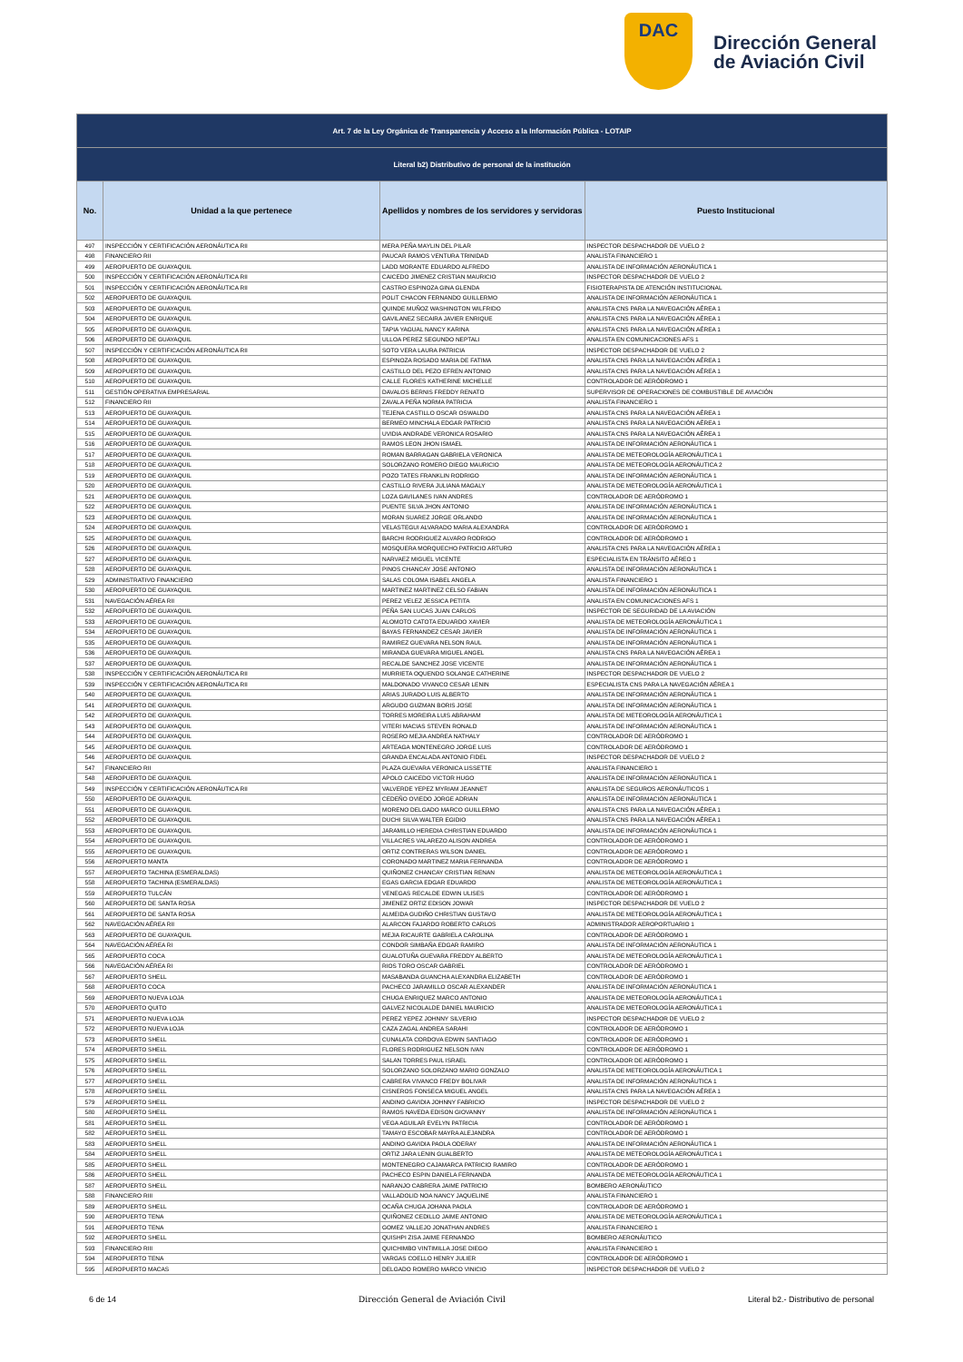DAC
Dirección General
de Aviación Civil
| Art. 7 de la Ley Orgánica de Transparencia y Acceso a la Información Pública - LOTAIP | | | |
| --- | --- | --- | --- |
| Literal b2) Distributivo de personal de la institución | | | |
| No. | Unidad a la que pertenece | Apellidos y nombres de los servidores y servidoras | Puesto Institucional |
| 497 | INSPECCIÓN Y CERTIFICACIÓN AERONÁUTICA RII | MERA PEÑA MAYLIN DEL PILAR | INSPECTOR DESPACHADOR DE VUELO 2 |
| 498 | FINANCIERO RII | PAUCAR RAMOS VENTURA TRINIDAD | ANALISTA FINANCIERO 1 |
| 499 | AEROPUERTO DE GUAYAQUIL | LADD MORANTE EDUARDO ALFREDO | ANALISTA DE INFORMACIÓN AERONÁUTICA 1 |
| 500 | INSPECCIÓN Y CERTIFICACIÓN AERONÁUTICA RII | CAICEDO JIMENEZ CRISTIAN MAURICIO | INSPECTOR DESPACHADOR DE VUELO 2 |
| 501 | INSPECCIÓN Y CERTIFICACIÓN AERONÁUTICA RII | CASTRO ESPINOZA GINA GLENDA | FISIOTERAPISTA DE ATENCIÓN INSTITUCIONAL |
| 502 | AEROPUERTO DE GUAYAQUIL | POLIT CHACON FERNANDO GUILLERMO | ANALISTA DE INFORMACIÓN AERONÁUTICA 1 |
| 503 | AEROPUERTO DE GUAYAQUIL | QUINDE MUÑOZ WASHINGTON WILFRIDO | ANALISTA CNS PARA LA NAVEGACIÓN AÉREA 1 |
| 504 | AEROPUERTO DE GUAYAQUIL | GAVILANEZ SECAIRA JAVIER ENRIQUE | ANALISTA CNS PARA LA NAVEGACIÓN AÉREA 1 |
| 505 | AEROPUERTO DE GUAYAQUIL | TAPIA YAGUAL NANCY KARINA | ANALISTA CNS PARA LA NAVEGACIÓN AÉREA 1 |
| 506 | AEROPUERTO DE GUAYAQUIL | ULLOA PEREZ SEGUNDO NEPTALI | ANALISTA EN COMUNICACIONES AFS 1 |
| 507 | INSPECCIÓN Y CERTIFICACIÓN AERONÁUTICA RII | SOTO VERA LAURA PATRICIA | INSPECTOR DESPACHADOR DE VUELO 2 |
| 508 | AEROPUERTO DE GUAYAQUIL | ESPINOZA ROSADO MARIA DE FATIMA | ANALISTA CNS PARA LA NAVEGACIÓN AÉREA 1 |
| 509 | AEROPUERTO DE GUAYAQUIL | CASTILLO DEL PEZO EFREN ANTONIO | ANALISTA CNS PARA LA NAVEGACIÓN AÉREA 1 |
| 510 | AEROPUERTO DE GUAYAQUIL | CALLE FLORES KATHERINE MICHELLE | CONTROLADOR DE AERÓDROMO 1 |
| 511 | GESTIÓN OPERATIVA EMPRESARIAL | DAVALOS BERNIS FREDDY RENATO | SUPERVISOR DE OPERACIONES DE COMBUSTIBLE DE AVIACIÓN |
| 512 | FINANCIERO RII | ZAVALA PEÑA NORMA PATRICIA | ANALISTA FINANCIERO 1 |
| 513 | AEROPUERTO DE GUAYAQUIL | TEJENA CASTILLO OSCAR OSWALDO | ANALISTA CNS PARA LA NAVEGACIÓN AÉREA 1 |
| 514 | AEROPUERTO DE GUAYAQUIL | BERMEO MINCHALA EDGAR PATRICIO | ANALISTA CNS PARA LA NAVEGACIÓN AÉREA 1 |
| 515 | AEROPUERTO DE GUAYAQUIL | UVIDIA ANDRADE VERONICA ROSARIO | ANALISTA CNS PARA LA NAVEGACIÓN AÉREA 1 |
| 516 | AEROPUERTO DE GUAYAQUIL | RAMOS LEON JHON ISMAEL | ANALISTA DE INFORMACIÓN AERONÁUTICA 1 |
| 517 | AEROPUERTO DE GUAYAQUIL | ROMAN BARRAGAN GABRIELA VERONICA | ANALISTA DE METEOROLOGÍA AERONÁUTICA 1 |
| 518 | AEROPUERTO DE GUAYAQUIL | SOLORZANO ROMERO DIEGO MAURICIO | ANALISTA DE METEOROLOGÍA AERONÁUTICA 2 |
| 519 | AEROPUERTO DE GUAYAQUIL | POZO TATES FRANKLIN RODRIGO | ANALISTA DE INFORMACIÓN AERONÁUTICA 1 |
| 520 | AEROPUERTO DE GUAYAQUIL | CASTILLO RIVERA JULIANA MAGALY | ANALISTA DE METEOROLOGÍA AERONÁUTICA 1 |
| 521 | AEROPUERTO DE GUAYAQUIL | LOZA GAVILANES IVAN ANDRES | CONTROLADOR DE AERÓDROMO 1 |
| 522 | AEROPUERTO DE GUAYAQUIL | PUENTE SILVA JHON ANTONIO | ANALISTA DE INFORMACIÓN AERONÁUTICA 1 |
| 523 | AEROPUERTO DE GUAYAQUIL | MORAN SUAREZ JORGE ORLANDO | ANALISTA DE INFORMACIÓN AERONÁUTICA 1 |
| 524 | AEROPUERTO DE GUAYAQUIL | VELASTEGUI ALVARADO MARIA ALEXANDRA | CONTROLADOR DE AERÓDROMO 1 |
| 525 | AEROPUERTO DE GUAYAQUIL | BARCHI RODRIGUEZ ALVARO RODRIGO | CONTROLADOR DE AERÓDROMO 1 |
| 526 | AEROPUERTO DE GUAYAQUIL | MOSQUERA MORQUECHO PATRICIO ARTURO | ANALISTA CNS PARA LA NAVEGACIÓN AÉREA 1 |
| 527 | AEROPUERTO DE GUAYAQUIL | NARVAEZ MIGUEL VICENTE | ESPECIALISTA EN TRÁNSITO AÉREO 1 |
| 528 | AEROPUERTO DE GUAYAQUIL | PINOS CHANCAY JOSE ANTONIO | ANALISTA DE INFORMACIÓN AERONÁUTICA 1 |
| 529 | ADMINISTRATIVO FINANCIERO | SALAS COLOMA ISABEL ANGELA | ANALISTA FINANCIERO 1 |
| 530 | AEROPUERTO DE GUAYAQUIL | MARTINEZ MARTINEZ CELSO FABIAN | ANALISTA DE INFORMACIÓN AERONÁUTICA 1 |
| 531 | NAVEGACIÓN AÉREA RII | PEREZ VELEZ JESSICA PETITA | ANALISTA EN COMUNICACIONES AFS 1 |
| 532 | AEROPUERTO DE GUAYAQUIL | PEÑA SAN LUCAS JUAN CARLOS | INSPECTOR DE SEGURIDAD DE LA AVIACIÓN |
| 533 | AEROPUERTO DE GUAYAQUIL | ALOMOTO CATOTA EDUARDO XAVIER | ANALISTA DE METEOROLOGÍA AERONÁUTICA 1 |
| 534 | AEROPUERTO DE GUAYAQUIL | BAYAS FERNANDEZ CESAR JAVIER | ANALISTA DE INFORMACIÓN AERONÁUTICA 1 |
| 535 | AEROPUERTO DE GUAYAQUIL | RAMIREZ GUEVARA NELSON RAUL | ANALISTA DE INFORMACIÓN AERONÁUTICA 1 |
| 536 | AEROPUERTO DE GUAYAQUIL | MIRANDA GUEVARA MIGUEL ANGEL | ANALISTA CNS PARA LA NAVEGACIÓN AÉREA 1 |
| 537 | AEROPUERTO DE GUAYAQUIL | RECALDE SANCHEZ JOSE VICENTE | ANALISTA DE INFORMACIÓN AERONÁUTICA 1 |
| 538 | INSPECCIÓN Y CERTIFICACIÓN AERONÁUTICA RII | MURRIETA OQUENDO SOLANGE CATHERINE | INSPECTOR DESPACHADOR DE VUELO 2 |
| 539 | INSPECCIÓN Y CERTIFICACIÓN AERONÁUTICA RII | MALDONADO VIVANCO CESAR LENIN | ESPECIALISTA CNS PARA LA NAVEGACIÓN AÉREA 1 |
| 540 | AEROPUERTO DE GUAYAQUIL | ARIAS JURADO LUIS ALBERTO | ANALISTA DE INFORMACIÓN AERONÁUTICA 1 |
| 541 | AEROPUERTO DE GUAYAQUIL | ARGUDO GUZMAN BORIS JOSE | ANALISTA DE INFORMACIÓN AERONÁUTICA 1 |
| 542 | AEROPUERTO DE GUAYAQUIL | TORRES MOREIRA LUIS ABRAHAM | ANALISTA DE METEOROLOGÍA AERONÁUTICA 1 |
| 543 | AEROPUERTO DE GUAYAQUIL | VITERI MACIAS STEVEN RONALD | ANALISTA DE INFORMACIÓN AERONÁUTICA 1 |
| 544 | AEROPUERTO DE GUAYAQUIL | ROSERO MEJIA ANDREA NATHALY | CONTROLADOR DE AERÓDROMO 1 |
| 545 | AEROPUERTO DE GUAYAQUIL | ARTEAGA MONTENEGRO JORGE LUIS | CONTROLADOR DE AERÓDROMO 1 |
| 546 | AEROPUERTO DE GUAYAQUIL | GRANDA ENCALADA ANTONIO FIDEL | INSPECTOR DESPACHADOR DE VUELO 2 |
| 547 | FINANCIERO RII | PLAZA GUEVARA VERONICA LISSETTE | ANALISTA FINANCIERO 1 |
| 548 | AEROPUERTO DE GUAYAQUIL | APOLO CAICEDO VICTOR HUGO | ANALISTA DE INFORMACIÓN AERONÁUTICA 1 |
| 549 | INSPECCIÓN Y CERTIFICACIÓN AERONÁUTICA RII | VALVERDE YEPEZ MYRIAM JEANNET | ANALISTA DE SEGUROS AERONÁUTICOS 1 |
| 550 | AEROPUERTO DE GUAYAQUIL | CEDEÑO OVIEDO JORGE ADRIAN | ANALISTA DE INFORMACIÓN AERONÁUTICA 1 |
| 551 | AEROPUERTO DE GUAYAQUIL | MORENO DELGADO MARCO GUILLERMO | ANALISTA CNS PARA LA NAVEGACIÓN AÉREA 1 |
| 552 | AEROPUERTO DE GUAYAQUIL | DUCHI SILVA WALTER EGIDIO | ANALISTA CNS PARA LA NAVEGACIÓN AÉREA 1 |
| 553 | AEROPUERTO DE GUAYAQUIL | JARAMILLO HEREDIA CHRISTIAN EDUARDO | ANALISTA DE INFORMACIÓN AERONÁUTICA 1 |
| 554 | AEROPUERTO DE GUAYAQUIL | VILLACRES VALAREZO ALISON ANDREA | CONTROLADOR DE AERÓDROMO 1 |
| 555 | AEROPUERTO DE GUAYAQUIL | ORTIZ CONTRERAS WILSON DANIEL | CONTROLADOR DE AERÓDROMO 1 |
| 556 | AEROPUERTO MANTA | CORONADO MARTINEZ MARIA FERNANDA | CONTROLADOR DE AERÓDROMO 1 |
| 557 | AEROPUERTO TACHINA (ESMERALDAS) | QUIÑONEZ CHANCAY CRISTIAN RENAN | ANALISTA DE METEOROLOGÍA AERONÁUTICA 1 |
| 558 | AEROPUERTO TACHINA (ESMERALDAS) | EGAS GARCIA EDGAR EDUARDO | ANALISTA DE METEOROLOGÍA AERONÁUTICA 1 |
| 559 | AEROPUERTO TULCÁN | VENEGAS RECALDE EDWIN ULISES | CONTROLADOR DE AERÓDROMO 1 |
| 560 | AEROPUERTO DE SANTA ROSA | JIMENEZ ORTIZ EDISON JOWAR | INSPECTOR DESPACHADOR DE VUELO 2 |
| 561 | AEROPUERTO DE SANTA ROSA | ALMEIDA GUDIÑO CHRISTIAN GUSTAVO | ANALISTA DE METEOROLOGÍA AERONÁUTICA 1 |
| 562 | NAVEGACIÓN AÉREA RII | ALARCON FAJARDO ROBERTO CARLOS | ADMINISTRADOR AEROPORTUARIO 1 |
| 563 | AEROPUERTO DE GUAYAQUIL | MEJIA RICAURTE GABRIELA CAROLINA | CONTROLADOR DE AERÓDROMO 1 |
| 564 | NAVEGACIÓN AÉREA RI | CONDOR SIMBAÑA EDGAR RAMIRO | ANALISTA DE INFORMACIÓN AERONÁUTICA 1 |
| 565 | AEROPUERTO COCA | GUALOTUÑA GUEVARA FREDDY ALBERTO | ANALISTA DE METEOROLOGÍA AERONÁUTICA 1 |
| 566 | NAVEGACIÓN AÉREA RI | RIOS TORO OSCAR GABRIEL | CONTROLADOR DE AERÓDROMO 1 |
| 567 | AEROPUERTO SHELL | MASABANDA GUANCHA ALEXANDRA ELIZABETH | CONTROLADOR DE AERÓDROMO 1 |
| 568 | AEROPUERTO COCA | PACHECO JARAMILLO OSCAR ALEXANDER | ANALISTA DE INFORMACIÓN AERONÁUTICA 1 |
| 569 | AEROPUERTO NUEVA LOJA | CHUGA ENRIQUEZ MARCO ANTONIO | ANALISTA DE METEOROLOGÍA AERONÁUTICA 1 |
| 570 | AEROPUERTO QUITO | GALVEZ NICOLALDE DANIEL MAURICIO | ANALISTA DE METEOROLOGÍA AERONÁUTICA 1 |
| 571 | AEROPUERTO NUEVA LOJA | PEREZ YEPEZ JOHNNY SILVERIO | INSPECTOR DESPACHADOR DE VUELO 2 |
| 572 | AEROPUERTO NUEVA LOJA | CAZA ZAGAL ANDREA SARAHI | CONTROLADOR DE AERÓDROMO 1 |
| 573 | AEROPUERTO SHELL | CUNALATA CORDOVA EDWIN SANTIAGO | CONTROLADOR DE AERÓDROMO 1 |
| 574 | AEROPUERTO SHELL | FLORES RODRIGUEZ NELSON IVAN | CONTROLADOR DE AERÓDROMO 1 |
| 575 | AEROPUERTO SHELL | SALAN TORRES PAUL ISRAEL | CONTROLADOR DE AERÓDROMO 1 |
| 576 | AEROPUERTO SHELL | SOLORZANO SOLORZANO MARIO GONZALO | ANALISTA DE METEOROLOGÍA AERONÁUTICA 1 |
| 577 | AEROPUERTO SHELL | CABRERA VIVANCO FREDY BOLIVAR | ANALISTA DE INFORMACIÓN AERONÁUTICA 1 |
| 578 | AEROPUERTO SHELL | CISNEROS FONSECA MIGUEL ANGEL | ANALISTA CNS PARA LA NAVEGACIÓN AÉREA 1 |
| 579 | AEROPUERTO SHELL | ANDINO GAVIDIA JOHNNY FABRICIO | INSPECTOR DESPACHADOR DE VUELO 2 |
| 580 | AEROPUERTO SHELL | RAMOS NAVEDA EDISON GIOVANNY | ANALISTA DE INFORMACIÓN AERONÁUTICA 1 |
| 581 | AEROPUERTO SHELL | VEGA AGUILAR EVELYN PATRICIA | CONTROLADOR DE AERÓDROMO 1 |
| 582 | AEROPUERTO SHELL | TAMAYO ESCOBAR MAYRA ALEJANDRA | CONTROLADOR DE AERÓDROMO 1 |
| 583 | AEROPUERTO SHELL | ANDINO GAVIDIA PAOLA ODERAY | ANALISTA DE INFORMACIÓN AERONÁUTICA 1 |
| 584 | AEROPUERTO SHELL | ORTIZ JARA LENIN GUALBERTO | ANALISTA DE METEOROLOGÍA AERONÁUTICA 1 |
| 585 | AEROPUERTO SHELL | MONTENEGRO CAJAMARCA PATRICIO RAMIRO | CONTROLADOR DE AERÓDROMO 1 |
| 586 | AEROPUERTO SHELL | PACHECO ESPIN DANIELA FERNANDA | ANALISTA DE METEOROLOGÍA AERONÁUTICA 1 |
| 587 | AEROPUERTO SHELL | NARANJO CABRERA JAIME PATRICIO | BOMBERO AERONÁUTICO |
| 588 | FINANCIERO RIII | VALLADOLID NOA NANCY JAQUELINE | ANALISTA FINANCIERO 1 |
| 589 | AEROPUERTO SHELL | OCAÑA CHUGA JOHANA PAOLA | CONTROLADOR DE AERÓDROMO 1 |
| 590 | AEROPUERTO TENA | QUIÑONEZ CEDILLO JAIME ANTONIO | ANALISTA DE METEOROLOGÍA AERONÁUTICA 1 |
| 591 | AEROPUERTO TENA | GOMEZ VALLEJO JONATHAN ANDRES | ANALISTA FINANCIERO 1 |
| 592 | AEROPUERTO SHELL | QUISHPI ZISA JAIME FERNANDO | BOMBERO AERONÁUTICO |
| 593 | FINANCIERO RIII | QUICHIMBO VINTIMILLA JOSE DIEGO | ANALISTA FINANCIERO 1 |
| 594 | AEROPUERTO TENA | VARGAS COELLO HENRY JULIER | CONTROLADOR DE AERÓDROMO 1 |
| 595 | AEROPUERTO MACAS | DELGADO ROMERO MARCO VINICIO | INSPECTOR DESPACHADOR DE VUELO 2 |
6 de 14 Dirección General de Aviación Civil Literal b2.- Distributivo de personal